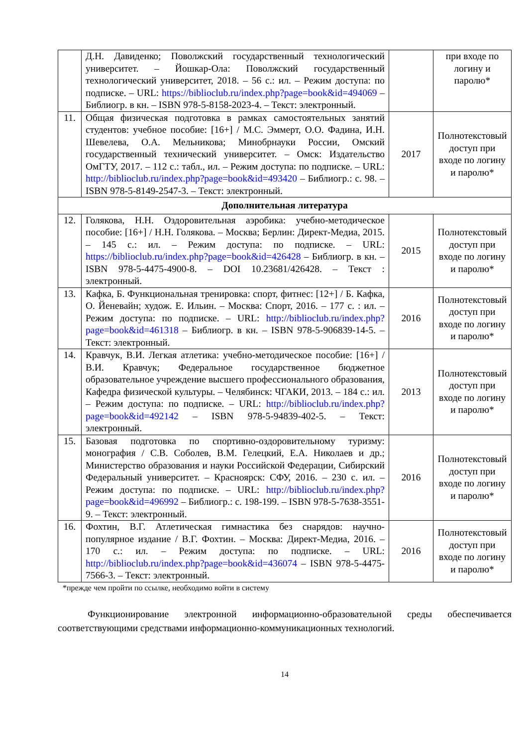| | Д.Н. Давиденко; Поволжский государственный технологический университет. – Йошкар-Ола: Поволжский государственный технологический университет, 2018. – 56 с.: ил. – Режим доступа: по подписке. – URL: https://biblioclub.ru/index.php?page=book&id=494069 – Библиогр. в кн. – ISBN 978-5-8158-2023-4. – Текст: электронный. | | при входе по логину и паролю* |
| 11. | Общая физическая подготовка в рамках самостоятельных занятий студентов: учебное пособие: [16+] / М.С. Эммерт, О.О. Фадина, И.Н. Шевелева, О.А. Мельникова; Минобрнауки России, Омский государственный технический университет. – Омск: Издательство ОмГТУ, 2017. – 112 с.: табл., ил. – Режим доступа: по подписке. – URL: http://biblioclub.ru/index.php?page=book&id=493420 – Библиогр.: с. 98. – ISBN 978-5-8149-2547-3. – Текст: электронный. | 2017 | Полнотекстовый доступ при входе по логину и паролю* |
| Дополнительная литература | | | |
| 12. | Голякова, Н.Н. Оздоровительная аэробика: учебно-методическое пособие: [16+] / Н.Н. Голякова. – Москва; Берлин: Директ-Медиа, 2015. – 145 с.: ил. – Режим доступа: по подписке. – URL: https://biblioclub.ru/index.php?page=book&id=426428 – Библиогр. в кн. – ISBN 978-5-4475-4900-8. – DOI 10.23681/426428. – Текст : электронный. | 2015 | Полнотекстовый доступ при входе по логину и паролю* |
| 13. | Кафка, Б. Функциональная тренировка: спорт, фитнес: [12+] / Б. Кафка, О. Йеневайн; худож. Е. Ильин. – Москва: Спорт, 2016. – 177 с. : ил. – Режим доступа: по подписке. – URL: http://biblioclub.ru/index.php?page=book&id=461318 – Библиогр. в кн. – ISBN 978-5-906839-14-5. – Текст: электронный. | 2016 | Полнотекстовый доступ при входе по логину и паролю* |
| 14. | Кравчук, В.И. Легкая атлетика: учебно-методическое пособие: [16+] / В.И. Кравчук; Федеральное государственное бюджетное образовательное учреждение высшего профессионального образования, Кафедра физической культуры. – Челябинск: ЧГАКИ, 2013. – 184 с.: ил. – Режим доступа: по подписке. – URL: http://biblioclub.ru/index.php?page=book&id=492142 – ISBN 978-5-94839-402-5. – Текст: электронный. | 2013 | Полнотекстовый доступ при входе по логину и паролю* |
| 15. | Базовая подготовка по спортивно-оздоровительному туризму: монография / С.В. Соболев, В.М. Гелецкий, Е.А. Николаев и др.; Министерство образования и науки Российской Федерации, Сибирский Федеральный университет. – Красноярск: СФУ, 2016. – 230 с. ил. – Режим доступа: по подписке. – URL: http://biblioclub.ru/index.php?page=book&id=496992 – Библиогр.: с. 198-199. – ISBN 978-5-7638-3551-9. – Текст: электронный. | 2016 | Полнотекстовый доступ при входе по логину и паролю* |
| 16. | Фохтин, В.Г. Атлетическая гимнастика без снарядов: научно-популярное издание / В.Г. Фохтин. – Москва: Директ-Медиа, 2016. – 170 с.: ил. – Режим доступа: по подписке. – URL: http://biblioclub.ru/index.php?page=book&id=436074 – ISBN 978-5-4475-7566-3. – Текст: электронный. | 2016 | Полнотекстовый доступ при входе по логину и паролю* |
*прежде чем пройти по ссылке, необходимо войти в систему
Функционирование электронной информационно-образовательной среды обеспечивается соответствующими средствами информационно-коммуникационных технологий.
14